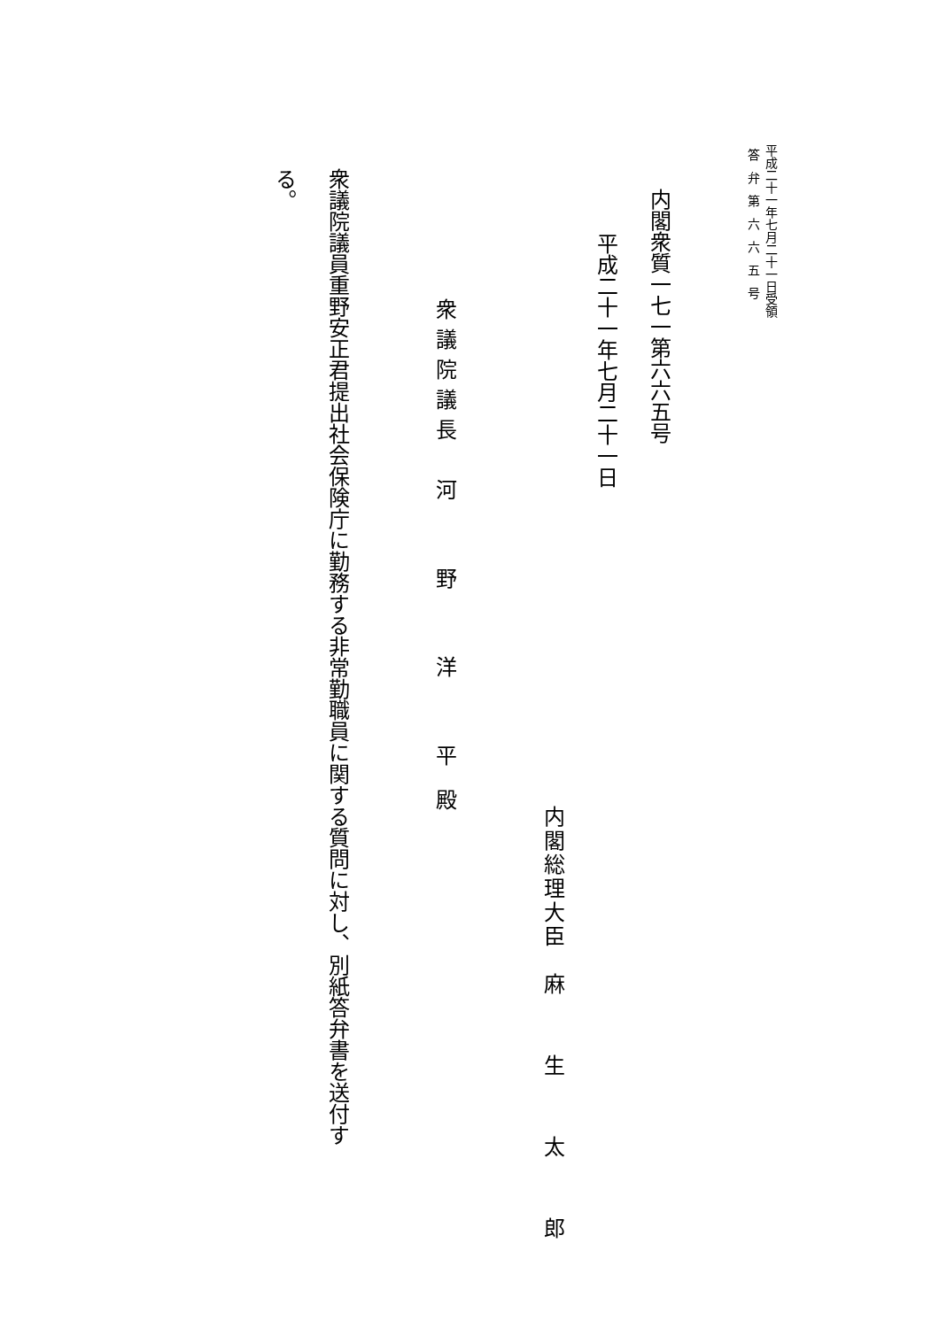平成二十一年七月二十一日受領
答弁第六六五号
内閣衆質一七一第六六五号
平成二十一年七月二十一日
内閣総理大臣　麻　生　太　郎
衆議院議長　河　野　洋　平殿
衆議院議員重野安正君提出社会保険庁に勤務する非常勤職員に関する質問に対し、別紙答弁書を送付する。